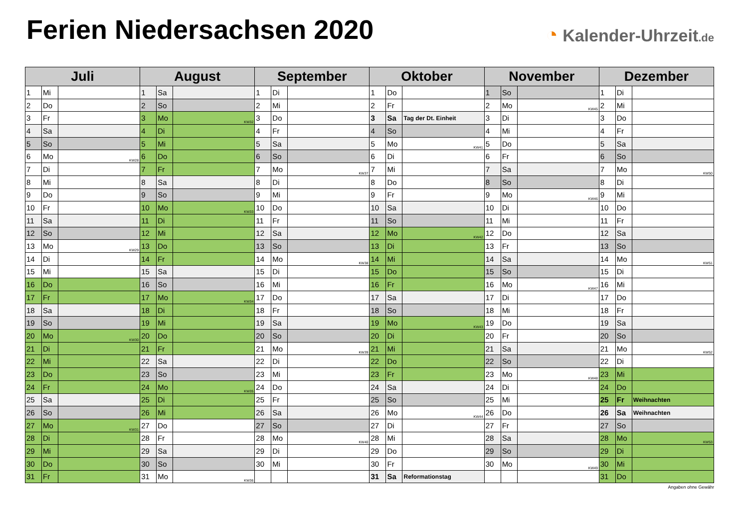Ferien Niedersachsen 2020
◔ Kalender-Uhrzeit.de
| Juli | | | August | | | September | | | Oktober | | | November | | | Dezember | | |
| --- | --- | --- | --- | --- | --- | --- | --- | --- | --- | --- | --- | --- | --- | --- | --- | --- | --- |
| 1 | Mi | | 1 | Sa | | 1 | Di | | 1 | Do | | 1 | So | | 1 | Di | |
| 2 | Do | | 2 | So | | 2 | Mi | | 2 | Fr | | 2 | Mo | KW45 | 2 | Mi | |
| 3 | Fr | | 3 | Mo | KW32 | 3 | Do | | 3 | Sa | Tag der Dt. Einheit | 3 | Di | | 3 | Do | |
| 4 | Sa | | 4 | Di | | 4 | Fr | | 4 | So | | 4 | Mi | | 4 | Fr | |
| 5 | So | | 5 | Mi | | 5 | Sa | | 5 | Mo | KW41 | 5 | Do | | 5 | Sa | |
| 6 | Mo | KW28 | 6 | Do | | 6 | So | | 6 | Di | | 6 | Fr | | 6 | So | |
| 7 | Di | | 7 | Fr | | 7 | Mo | KW37 | 7 | Mi | | 7 | Sa | | 7 | Mo | KW50 |
| 8 | Mi | | 8 | Sa | | 8 | Di | | 8 | Do | | 8 | So | | 8 | Di | |
| 9 | Do | | 9 | So | | 9 | Mi | | 9 | Fr | | 9 | Mo | KW46 | 9 | Mi | |
| 10 | Fr | | 10 | Mo | KW33 | 10 | Do | | 10 | Sa | | 10 | Di | | 10 | Do | |
| 11 | Sa | | 11 | Di | | 11 | Fr | | 11 | So | | 11 | Mi | | 11 | Fr | |
| 12 | So | | 12 | Mi | | 12 | Sa | | 12 | Mo | KW42 | 12 | Do | | 12 | Sa | |
| 13 | Mo | KW29 | 13 | Do | | 13 | So | | 13 | Di | | 13 | Fr | | 13 | So | |
| 14 | Di | | 14 | Fr | | 14 | Mo | KW38 | 14 | Mi | | 14 | Sa | | 14 | Mo | KW51 |
| 15 | Mi | | 15 | Sa | | 15 | Di | | 15 | Do | | 15 | So | | 15 | Di | |
| 16 | Do | | 16 | So | | 16 | Mi | | 16 | Fr | | 16 | Mo | KW47 | 16 | Mi | |
| 17 | Fr | | 17 | Mo | KW34 | 17 | Do | | 17 | Sa | | 17 | Di | | 17 | Do | |
| 18 | Sa | | 18 | Di | | 18 | Fr | | 18 | So | | 18 | Mi | | 18 | Fr | |
| 19 | So | | 19 | Mi | | 19 | Sa | | 19 | Mo | KW43 | 19 | Do | | 19 | Sa | |
| 20 | Mo | KW30 | 20 | Do | | 20 | So | | 20 | Di | | 20 | Fr | | 20 | So | |
| 21 | Di | | 21 | Fr | | 21 | Mo | KW39 | 21 | Mi | | 21 | Sa | | 21 | Mo | KW52 |
| 22 | Mi | | 22 | Sa | | 22 | Di | | 22 | Do | | 22 | So | | 22 | Di | |
| 23 | Do | | 23 | So | | 23 | Mi | | 23 | Fr | | 23 | Mo | KW48 | 23 | Mi | |
| 24 | Fr | | 24 | Mo | KW35 | 24 | Do | | 24 | Sa | | 24 | Di | | 24 | Do | |
| 25 | Sa | | 25 | Di | | 25 | Fr | | 25 | So | | 25 | Mi | | 25 | Fr | Weihnachten |
| 26 | So | | 26 | Mi | | 26 | Sa | | 26 | Mo | KW44 | 26 | Do | | 26 | Sa | Weihnachten |
| 27 | Mo | KW31 | 27 | Do | | 27 | So | | 27 | Di | | 27 | Fr | | 27 | So | |
| 28 | Di | | 28 | Fr | | 28 | Mo | KW40 | 28 | Mi | | 28 | Sa | | 28 | Mo | KW53 |
| 29 | Mi | | 29 | Sa | | 29 | Di | | 29 | Do | | 29 | So | | 29 | Di | |
| 30 | Do | | 30 | So | | 30 | Mi | | 30 | Fr | | 30 | Mo | KW49 | 30 | Mi | |
| 31 | Fr | | 31 | Mo | KW36 | | | | 31 | Sa | Reformationstag | | | | 31 | Do | |
Angaben ohne Gewähr